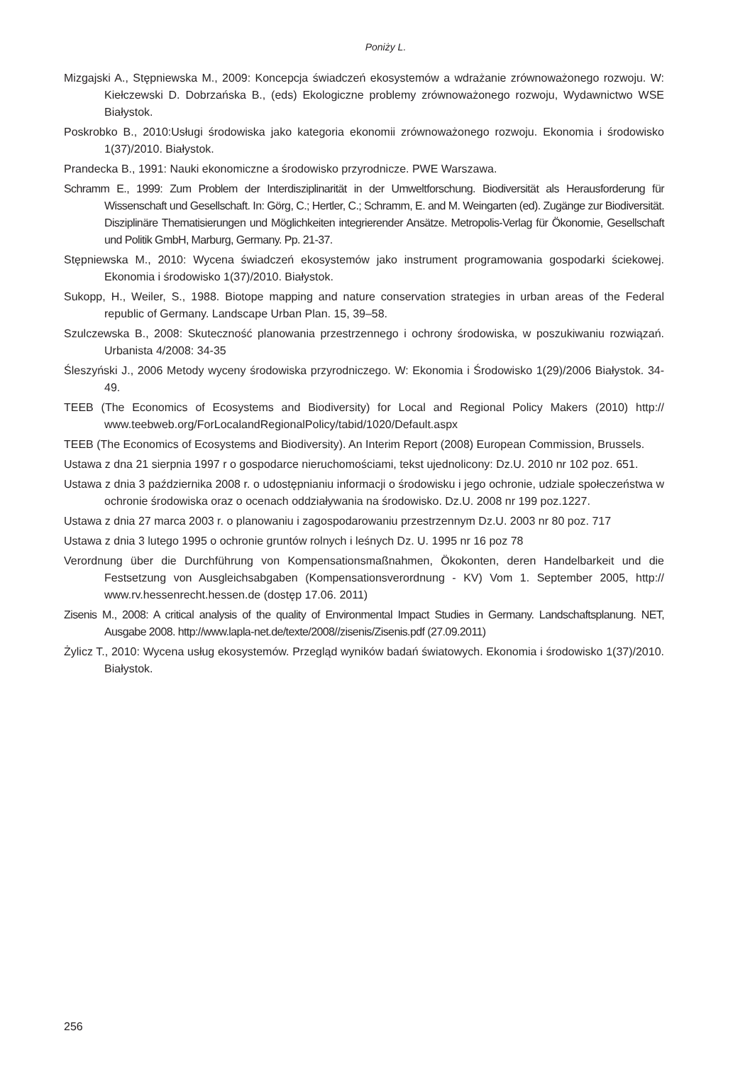Poniży L.
Mizgajski A., Stępniewska M., 2009: Koncepcja świadczeń ekosystemów a wdrażanie zrównoważonego rozwoju. W: Kiełczewski D. Dobrzańska B., (eds) Ekologiczne problemy zrównoważonego rozwoju, Wydawnictwo WSE Białystok.
Poskrobko B., 2010:Usługi środowiska jako kategoria ekonomii zrównoważonego rozwoju. Ekonomia i środowisko 1(37)/2010. Białystok.
Prandecka B., 1991: Nauki ekonomiczne a środowisko przyrodnicze. PWE Warszawa.
Schramm E., 1999: Zum Problem der Interdisziplinarität in der Umweltforschung. Biodiversität als Herausforderung für Wissenschaft und Gesellschaft. In: Görg, C.; Hertler, C.; Schramm, E. and M. Weingarten (ed). Zugänge zur Biodiversität. Disziplinäre Thematisierungen und Möglichkeiten integrierender Ansätze. Metropolis-Verlag für Ökonomie, Gesellschaft und Politik GmbH, Marburg, Germany. Pp. 21-37.
Stępniewska M., 2010: Wycena świadczeń ekosystemów jako instrument programowania gospodarki ściekowej. Ekonomia i środowisko 1(37)/2010. Białystok.
Sukopp, H., Weiler, S., 1988. Biotope mapping and nature conservation strategies in urban areas of the Federal republic of Germany. Landscape Urban Plan. 15, 39–58.
Szulczewska B., 2008: Skuteczność planowania przestrzennego i ochrony środowiska, w poszukiwaniu rozwiązań. Urbanista 4/2008: 34-35
Śleszyński J., 2006 Metody wyceny środowiska przyrodniczego. W: Ekonomia i Środowisko 1(29)/2006 Białystok. 34-49.
TEEB (The Economics of Ecosystems and Biodiversity) for Local and Regional Policy Makers (2010) http:// www.teebweb.org/ForLocalandRegionalPolicy/tabid/1020/Default.aspx
TEEB (The Economics of Ecosystems and Biodiversity). An Interim Report (2008) European Commission, Brussels.
Ustawa z dna 21 sierpnia 1997 r o gospodarce nieruchomościami, tekst ujednolicony: Dz.U. 2010 nr 102 poz. 651.
Ustawa z dnia 3 października 2008 r. o udostępnianiu informacji o środowisku i jego ochronie, udziale społeczeństwa w ochronie środowiska oraz o ocenach oddziaływania na środowisko. Dz.U. 2008 nr 199 poz.1227.
Ustawa z dnia 27 marca 2003 r. o planowaniu i zagospodarowaniu przestrzennym Dz.U. 2003 nr 80 poz. 717
Ustawa z dnia 3 lutego 1995 o ochronie gruntów rolnych i leśnych Dz. U. 1995 nr 16 poz 78
Verordnung über die Durchführung von Kompensationsmaßnahmen, Ökokonten, deren Handelbarkeit und die Festsetzung von Ausgleichsabgaben (Kompensationsverordnung - KV) Vom 1. September 2005, http:// www.rv.hessenrecht.hessen.de (dostęp 17.06. 2011)
Zisenis M., 2008: A critical analysis of the quality of Environmental Impact Studies in Germany. Landschaftsplanung. NET, Ausgabe 2008. http://www.lapla-net.de/texte/2008//zisenis/Zisenis.pdf (27.09.2011)
Żylicz T., 2010: Wycena usług ekosystemów. Przegląd wyników badań światowych. Ekonomia i środowisko 1(37)/2010. Białystok.
256